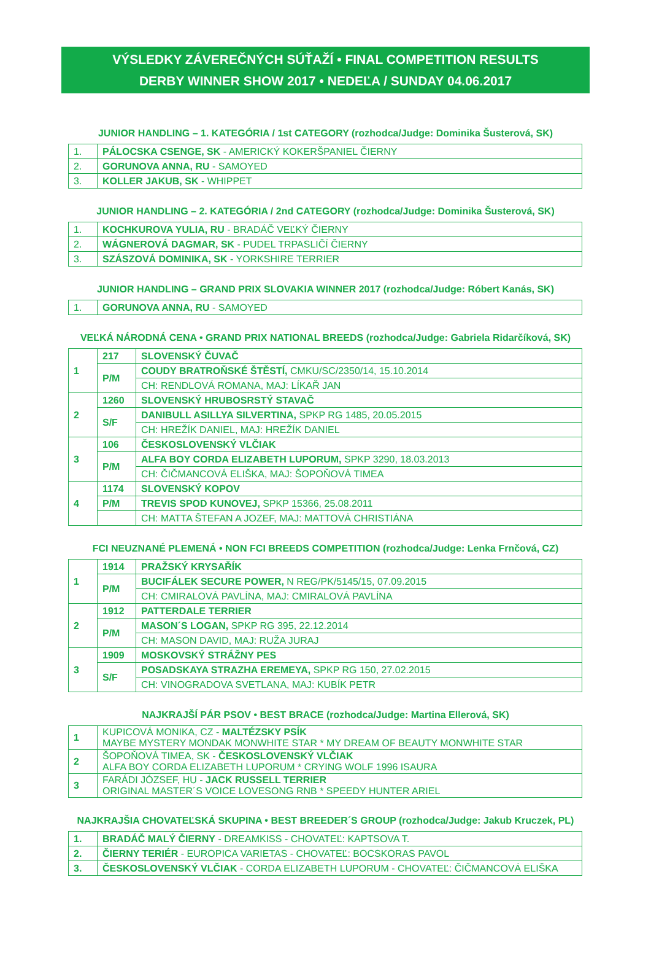VÝSLEDKY ZÁVEREČNÝCH SÚŤAŽÍ • FINAL COMPETITION RESULTS
DERBY WINNER SHOW 2017 • NEDEĽA / SUNDAY 04.06.2017
JUNIOR HANDLING – 1. KATEGÓRIA / 1st CATEGORY (rozhodca/Judge: Dominika Šusterová, SK)
| 1. | PÁLOCSKA CSENGE, SK - AMERICKÝ KOKERŠPANIEL ČIERNY |
| 2. | GORUNOVA ANNA, RU - SAMOYED |
| 3. | KOLLER JAKUB, SK - WHIPPET |
JUNIOR HANDLING – 2. KATEGÓRIA / 2nd CATEGORY (rozhodca/Judge: Dominika Šusterová, SK)
| 1. | KOCHKUROVA YULIA, RU - BRADÁČ VEĽKÝ ČIERNY |
| 2. | WÁGNEROVÁ DAGMAR, SK - PUDEL TRPASLIČÍ ČIERNY |
| 3. | SZÁSZOVÁ DOMINIKA, SK - YORKSHIRE TERRIER |
JUNIOR HANDLING – GRAND PRIX SLOVAKIA WINNER 2017 (rozhodca/Judge: Róbert Kanás, SK)
| 1. | GORUNOVA ANNA, RU - SAMOYED |
VEĽKÁ NÁRODNÁ CENA • GRAND PRIX NATIONAL BREEDS (rozhodca/Judge: Gabriela Ridarčíková, SK)
| 1 | 217 | SLOVENSKÝ ČUVAČ |
| | P/M | COUDY BRATROŇSKÉ ŠTĚSTÍ, CMKU/SC/2350/14, 15.10.2014 |
| | | CH: RENDLOVÁ ROMANA, MAJ: LÍKAŘ JAN |
| 2 | 1260 | SLOVENSKÝ HRUBOSRSTÝ STAVAČ |
| | S/F | DANIBULL ASILLYA SILVERTINA, SPKP RG 1485, 20.05.2015 |
| | | CH: HREŽÍK DANIEL, MAJ: HREŽÍK DANIEL |
| 3 | 106 | ČESKOSLOVENSKÝ VLČIAK |
| | P/M | ALFA BOY CORDA ELIZABETH LUPORUM, SPKP 3290, 18.03.2013 |
| | | CH: ČIČMANCOVÁ ELIŠKA, MAJ: ŠOPOŇOVÁ TIMEA |
| 4 | 1174 | SLOVENSKÝ KOPOV |
| | P/M | TREVIS SPOD KUNOVEJ, SPKP 15366, 25.08.2011 |
| | | CH: MATTA ŠTEFAN A JOZEF, MAJ: MATTOVÁ CHRISTIÁNA |
FCI NEUZNANÉ PLEMENÁ • NON FCI BREEDS COMPETITION (rozhodca/Judge: Lenka Frnčová, CZ)
| 1 | 1914 | PRAŽSKÝ KRYSAŘÍK |
| | P/M | BUCIFÁLEK SECURE POWER, N REG/PK/5145/15, 07.09.2015 |
| | | CH: CMIRALOVÁ PAVLÍNA, MAJ: CMIRALOVÁ PAVLÍNA |
| 2 | 1912 | PATTERDALE TERRIER |
| | P/M | MASON´S LOGAN, SPKP RG 395, 22.12.2014 |
| | | CH: MASON DAVID, MAJ: RUŽA JURAJ |
| 3 | 1909 | MOSKOVSKÝ STRÁŽNY PES |
| | S/F | POSADSKAYA STRAZHA EREMEYA, SPKP RG 150, 27.02.2015 |
| | | CH: VINOGRADOVA SVETLANA, MAJ: KUBÍK PETR |
NAJKRAJŠÍ PÁR PSOV • BEST BRACE (rozhodca/Judge: Martina Ellerová, SK)
| 1 | KUPICOVÁ MONIKA, CZ - MALTÉZSKY PSÍK MAYBE MYSTERY MONDAK MONWHITE STAR * MY DREAM OF BEAUTY MONWHITE STAR |
| 2 | ŠOPOŇOVÁ TIMEA, SK - ČESKOSLOVENSKÝ VLČIAK ALFA BOY CORDA ELIZABETH LUPORUM * CRYING WOLF 1996 ISAURA |
| 3 | FARÁDI JÓZSEF, HU - JACK RUSSELL TERRIER ORIGINAL MASTER´S VOICE LOVESONG RNB * SPEEDY HUNTER ARIEL |
NAJKRAJŠIA CHOVATEĽSKÁ SKUPINA • BEST BREEDER´S GROUP (rozhodca/Judge: Jakub Kruczek, PL)
| 1. | BRADÁČ MALÝ ČIERNY - DREAMKISS - CHOVATEĽ: KAPTSOVA T. |
| 2. | ČIERNY TERIÉR - EUROPICA VARIETAS - CHOVATEĽ: BOCSKORAS PAVOL |
| 3. | ČESKOSLOVENSKÝ VLČIAK - CORDA ELIZABETH LUPORUM - CHOVATEĽ: ČIČMANCOVÁ ELIŠKA |